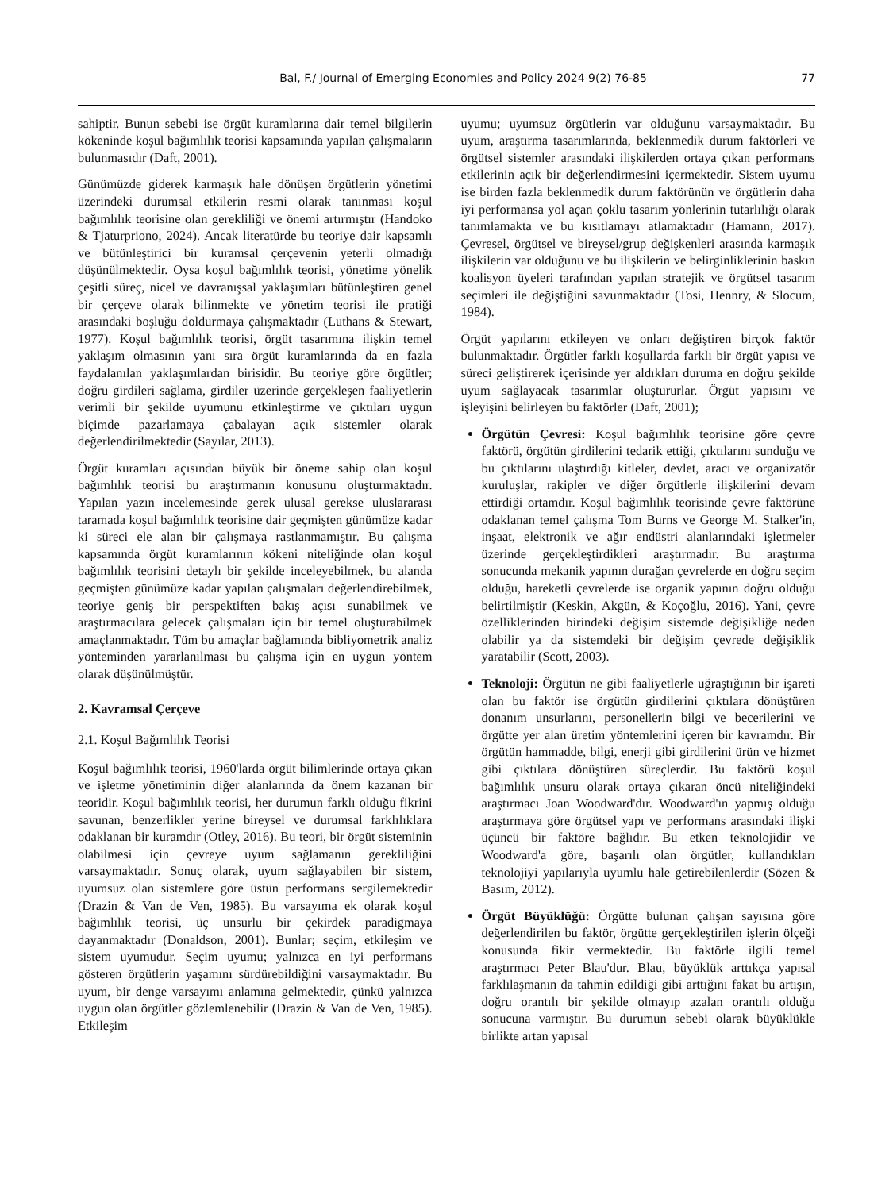Bal, F./ Journal of Emerging Economies and Policy 2024 9(2) 76-85 77
sahiptir. Bunun sebebi ise örgüt kuramlarına dair temel bilgilerin kökeninde koşul bağımlılık teorisi kapsamında yapılan çalışmaların bulunmasıdır (Daft, 2001).
Günümüzde giderek karmaşık hale dönüşen örgütlerin yönetimi üzerindeki durumsal etkilerin resmi olarak tanınması koşul bağımlılık teorisine olan gerekliliği ve önemi artırmıştır (Handoko & Tjaturpriono, 2024). Ancak literatürde bu teoriye dair kapsamlı ve bütünleştirici bir kuramsal çerçevenin yeterli olmadığı düşünülmektedir. Oysa koşul bağımlılık teorisi, yönetime yönelik çeşitli süreç, nicel ve davranışsal yaklaşımları bütünleştiren genel bir çerçeve olarak bilinmekte ve yönetim teorisi ile pratiği arasındaki boşluğu doldurmaya çalışmaktadır (Luthans & Stewart, 1977). Koşul bağımlılık teorisi, örgüt tasarımına ilişkin temel yaklaşım olmasının yanı sıra örgüt kuramlarında da en fazla faydalanılan yaklaşımlardan birisidir. Bu teoriye göre örgütler; doğru girdileri sağlama, girdiler üzerinde gerçekleşen faaliyetlerin verimli bir şekilde uyumunu etkinleştirme ve çıktıları uygun biçimde pazarlamaya çabalayan açık sistemler olarak değerlendirilmektedir (Sayılar, 2013).
Örgüt kuramları açısından büyük bir öneme sahip olan koşul bağımlılık teorisi bu araştırmanın konusunu oluşturmaktadır. Yapılan yazın incelemesinde gerek ulusal gerekse uluslararası taramada koşul bağımlılık teorisine dair geçmişten günümüze kadar ki süreci ele alan bir çalışmaya rastlanmamıştır. Bu çalışma kapsamında örgüt kuramlarının kökeni niteliğinde olan koşul bağımlılık teorisini detaylı bir şekilde inceleyebilmek, bu alanda geçmişten günümüze kadar yapılan çalışmaları değerlendirebilmek, teoriye geniş bir perspektiften bakış açısı sunabilmek ve araştırmacılara gelecek çalışmaları için bir temel oluşturabilmek amaçlanmaktadır. Tüm bu amaçlar bağlamında bibliyometrik analiz yönteminden yararlanılması bu çalışma için en uygun yöntem olarak düşünülmüştür.
2. Kavramsal Çerçeve
2.1. Koşul Bağımlılık Teorisi
Koşul bağımlılık teorisi, 1960'larda örgüt bilimlerinde ortaya çıkan ve işletme yönetiminin diğer alanlarında da önem kazanan bir teoridir. Koşul bağımlılık teorisi, her durumun farklı olduğu fikrini savunan, benzerlikler yerine bireysel ve durumsal farklılıklara odaklanan bir kuramdır (Otley, 2016). Bu teori, bir örgüt sisteminin olabilmesi için çevreye uyum sağlamanın gerekliliğini varsaymaktadır. Sonuç olarak, uyum sağlayabilen bir sistem, uyumsuz olan sistemlere göre üstün performans sergilemektedir (Drazin & Van de Ven, 1985). Bu varsayıma ek olarak koşul bağımlılık teorisi, üç unsurlu bir çekirdek paradigmaya dayanmaktadır (Donaldson, 2001). Bunlar; seçim, etkileşim ve sistem uyumudur. Seçim uyumu; yalnızca en iyi performans gösteren örgütlerin yaşamını sürdürebildiğini varsaymaktadır. Bu uyum, bir denge varsayımı anlamına gelmektedir, çünkü yalnızca uygun olan örgütler gözlemlenebilir (Drazin & Van de Ven, 1985). Etkileşim
uyumu; uyumsuz örgütlerin var olduğunu varsaymaktadır. Bu uyum, araştırma tasarımlarında, beklenmedik durum faktörleri ve örgütsel sistemler arasındaki ilişkilerden ortaya çıkan performans etkilerinin açık bir değerlendirmesini içermektedir. Sistem uyumu ise birden fazla beklenmedik durum faktörünün ve örgütlerin daha iyi performansa yol açan çoklu tasarım yönlerinin tutarlılığı olarak tanımlamakta ve bu kısıtlamayı atlamaktadır (Hamann, 2017). Çevresel, örgütsel ve bireysel/grup değişkenleri arasında karmaşık ilişkilerin var olduğunu ve bu ilişkilerin ve belirginliklerinin baskın koalisyon üyeleri tarafından yapılan stratejik ve örgütsel tasarım seçimleri ile değiştiğini savunmaktadır (Tosi, Hennry, & Slocum, 1984).
Örgüt yapılarını etkileyen ve onları değiştiren birçok faktör bulunmaktadır. Örgütler farklı koşullarda farklı bir örgüt yapısı ve süreci geliştirerek içerisinde yer aldıkları duruma en doğru şekilde uyum sağlayacak tasarımlar oluştururlar. Örgüt yapısını ve işleyişini belirleyen bu faktörler (Daft, 2001);
Örgütün Çevresi: Koşul bağımlılık teorisine göre çevre faktörü, örgütün girdilerini tedarik ettiği, çıktılarını sunduğu ve bu çıktılarını ulaştırdığı kitleler, devlet, aracı ve organizatör kuruluşlar, rakipler ve diğer örgütlerle ilişkilerini devam ettirdiği ortamdır. Koşul bağımlılık teorisinde çevre faktörüne odaklanan temel çalışma Tom Burns ve George M. Stalker'in, inşaat, elektronik ve ağır endüstri alanlarındaki işletmeler üzerinde gerçekleştirdikleri araştırmadır. Bu araştırma sonucunda mekanik yapının durağan çevrelerde en doğru seçim olduğu, hareketli çevrelerde ise organik yapının doğru olduğu belirtilmiştir (Keskin, Akgün, & Koçoğlu, 2016). Yani, çevre özelliklerinden birindeki değişim sistemde değişikliğe neden olabilir ya da sistemdeki bir değişim çevrede değişiklik yaratabilir (Scott, 2003).
Teknoloji: Örgütün ne gibi faaliyetlerle uğraştığının bir işareti olan bu faktör ise örgütün girdilerini çıktılara dönüştüren donanım unsurlarını, personellerin bilgi ve becerilerini ve örgütte yer alan üretim yöntemlerini içeren bir kavramdır. Bir örgütün hammadde, bilgi, enerji gibi girdilerini ürün ve hizmet gibi çıktılara dönüştüren süreçlerdir. Bu faktörü koşul bağımlılık unsuru olarak ortaya çıkaran öncü niteliğindeki araştırmacı Joan Woodward'dır. Woodward'ın yapmış olduğu araştırmaya göre örgütsel yapı ve performans arasındaki ilişki üçüncü bir faktöre bağlıdır. Bu etken teknolojidir ve Woodward'a göre, başarılı olan örgütler, kullandıkları teknolojiyi yapılarıyla uyumlu hale getirebilenlerdir (Sözen & Basım, 2012).
Örgüt Büyüklüğü: Örgütte bulunan çalışan sayısına göre değerlendirilen bu faktör, örgütte gerçekleştirilen işlerin ölçeği konusunda fikir vermektedir. Bu faktörle ilgili temel araştırmacı Peter Blau'dur. Blau, büyüklük arttıkça yapısal farklılaşmanın da tahmin edildiği gibi arttığını fakat bu artışın, doğru orantılı bir şekilde olmayıp azalan orantılı olduğu sonucuna varmıştır. Bu durumun sebebi olarak büyüklükle birlikte artan yapısal